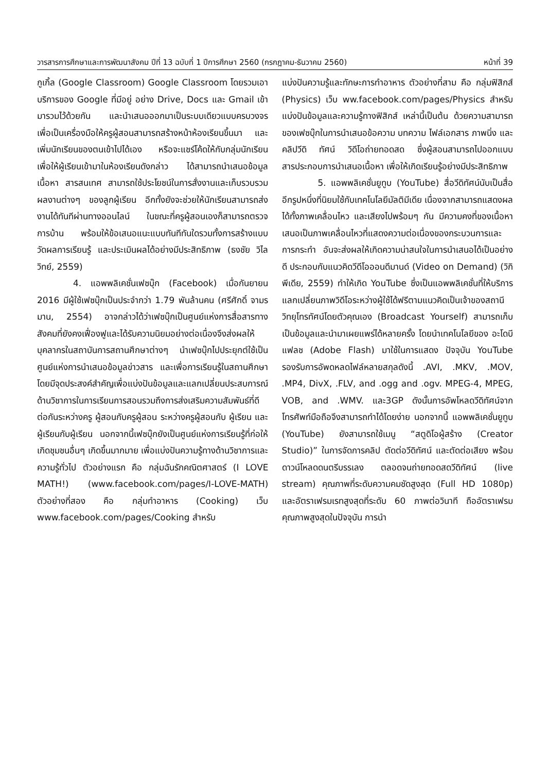วารสารการศึกษาและการพัฒนาสังคม ปีที่ 13 ฉบับที่ 1 ปีการศึกษา 2560 (กรกฎาคม-ธันวาคม 2560) หน้าที่ 39
กูเกิ้ล (Google Classroom) Google Classroom โดยรวมเอาบริการของ Google ที่มีอยู่ อย่าง Drive, Docs และ Gmail เข้ามารวมไว้ด้วยกัน และนำเสนอออกมาเป็นระบบเดียวแบบครบวงจร เพื่อเป็นเครื่องมือให้ครูผู้สอนสามารถสร้างหน้าห้องเรียนขึ้นมา และเพิ่มนักเรียนของตนเข้าไปได้เอง หรือจะแชร์โค้ดให้กับกลุ่มนักเรียน เพื่อให้ผู้เรียนเข้ามาในห้องเรียนดังกล่าว ได้สามารถนำเสนอข้อมูลเนื้อหา สารสนเทศ สามารถใช้ประโยชน์ในการสั่งงานและเก็บรวบรวมผลงานต่างๆ ของลูกผู้เรียน อีกทั้งยังจะช่วยให้นักเรียนสามารถส่งงานได้ทันทีผ่านทางออนไลน์ ในขณะที่ครูผู้สอนเองก็สามารถตรวจการบ้าน พร้อมให้ข้อเสนอแนะแบบทันทีทันใดรวมทั้งการสร้างแบบวัดผลการเรียนรู้ และประเมินผลได้อย่างมีประสิทธิภาพ (ธงชัย วิไลวิทย์, 2559)
4. แอพพลิเคชั่นเฟซบุ๊ก (Facebook) เมื่อกันยายน 2016 มีผู้ใช้เฟซบุ๊กเป็นประจำกว่า 1.79 พันล้านคน (ศรีศักดิ์ จามรมาน, 2554) อาจกล่าวได้ว่าเฟซบุ๊กเป็นศูนย์แห่งการสื่อสารทางสังคมที่ยังคงเฟื่องฟูและได้รับความนิยมอย่างต่อเนื่องจึงส่งผลให้ บุคลากรในสถาบันการสถานศึกษาต่างๆ นำเฟซบุ๊กไปประยุกต์ใช้เป็นศูนย์แห่งการนำเสนอข้อมูลข่าวสาร และเพื่อการเรียนรู้ในสถานศึกษา โดยมีจุดประสงค์สำคัญเพื่อแบ่งปันข้อมูลและแลกเปลี่ยนประสบการณ์ด้านวิชาการในการเรียนการสอนรวมถึงการส่งเสริมความสัมพันธ์ที่ดีต่อกันระหว่างครู ผู้สอนกับครูผู้สอน ระหว่างครูผู้สอนกับ ผู้เรียน และผู้เรียนกับผู้เรียน นอกจากนี้เฟซบุ๊กยังเป็นศูนย์แห่งการเรียนรู้ที่ก่อให้เกิดชุมชนอื่นๆ เกิดขึ้นมากมาย เพื่อแบ่งปันความรู้ทางด้านวิชาการและความรู้ทั่วไป ตัวอย่างแรก คือ กลุ่มฉันรักคณิตศาสตร์ (I LOVE MATH!) (www.facebook.com/pages/I-LOVE-MATH) ตัวอย่างที่สอง คือ กลุ่มทำอาหาร (Cooking) เว็บ www.facebook.com/pages/Cooking สำหรับ
แบ่งปันความรู้และทักษะการทำอาหาร ตัวอย่างที่สาม คือ กลุ่มฟิสิกส์ (Physics) เว็บ ww.facebook.com/pages/Physics สำหรับแบ่งปันข้อมูลและความรู้ทางฟิสิกส์ เหล่านี้เป็นต้น ด้วยความสามารถของเฟซบุ๊กในการนำเสนอข้อความ บทความ ไฟล์เอกสาร ภาพนิ่ง และคลิปวีดิ ทัศน์ วิดีโอถ่ายทอดสด ซึ่งผู้สอนสามารถไปออกแบบสารประกอบการนำเสนอเนื้อหา เพื่อให้เกิดเรียนรู้อย่างมีประสิทธิภาพ
5. แอพพลิเคชั่นยูทูบ (YouTube) สื่อวีดิทัศน์นับเป็นสื่ออีกรูปหนึ่งที่นิยมใช้กับเทคโนโลยีมัลติมีเดีย เนื่องจากสามารถแสดงผลได้ทั้งภาพเคลื่อนไหว และเสียงไปพร้อมๆ กัน มีความคงที่ของเนื้อหา เสนอเป็นภาพเคลื่อนไหวที่แสดงความต่อเนื่องของกระบวนการและการกระทำ อันจะส่งผลให้เกิดความน่าสนใจในการนำเสนอได้เป็นอย่างดี ประกอบกับแนวคิดวีดีโอออนดีมานด์ (Video on Demand) (วิกิพีเดีย, 2559) ทำให้เกิด YouTube ซึ่งเป็นแอพพลิเคชั่นที่ให้บริการแลกเปลี่ยนภาพวิดีโอระหว่างผู้ใช้ได้ฟรีตามแนวคิดเป็นเจ้าของสถานีวิทยุโทรทัศน์โดยตัวคุณเอง (Broadcast Yourself) สามารถเก็บเป็นข้อมูลและนำมาเผยแพร่ได้หลายครั้ง โดยนำเทคโนโลยีของ อะโดบี แฟลช (Adobe Flash) มาใช้ในการแสดง ปัจจุบัน YouTube รองรับการอัพดหลดไฟล์หลายสกุลดังนี้ .AVI, .MKV, .MOV, .MP4, DivX, .FLV, and .ogg and .ogv. MPEG-4, MPEG, VOB, and .WMV. และ3GP ดังนั้นการอัพโหลดวีดิทัศน์จากโทรศัพท์มือถือจึงสามารถทำได้โดยง่าย นอกจากนี้ แอพพลิเคชั่นยูทูบ (YouTube) ยังสามารถใช้เมนู “สตูดิโอผู้สร้าง (Creator Studio)” ในการจัดการคลิป ตัดต่อวีดิทัศน์ และตัดต่อเสียง พร้อมดาวน์โหลดดนตรีบรรเลง ตลอดจนถ่ายทอดสดวีดิทัศน์ (live stream) คุณภาพที่ระดับความคมชัดสูงสุด (Full HD 1080p) และอัตราเฟรมเรทสูงสุดที่ระดับ 60 ภาพต่อวินาที ถืออัตราเฟรมคุณภาพสูงสุดในปัจจุบัน การนำ